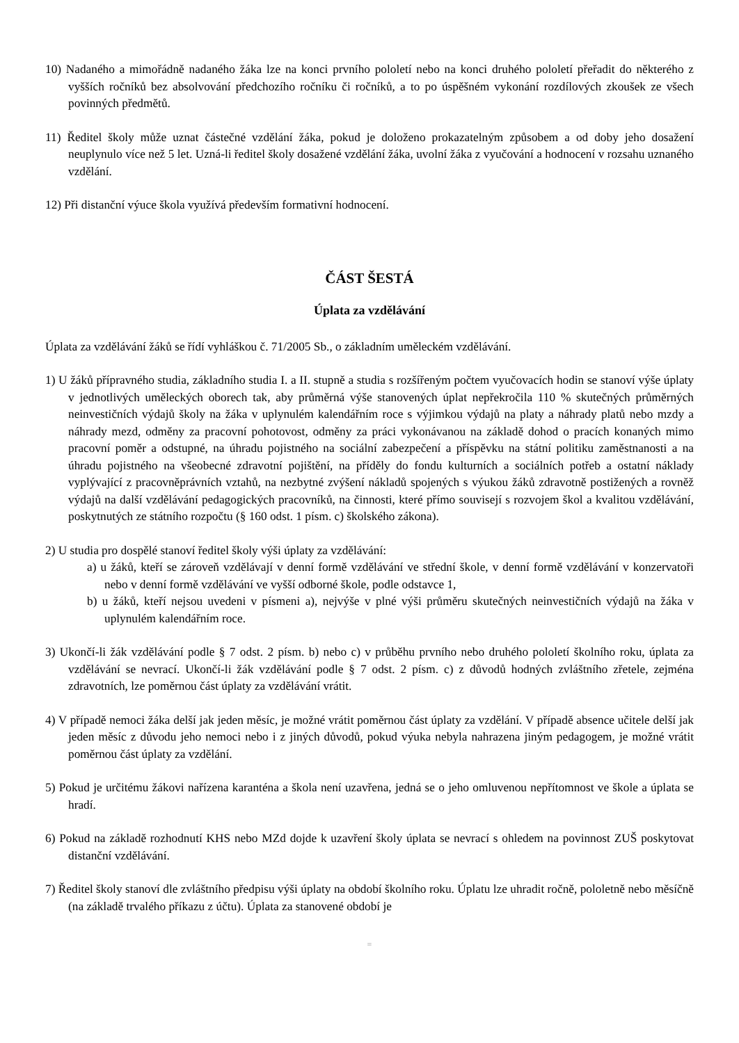10) Nadaného a mimořádně nadaného žáka lze na konci prvního pololetí nebo na konci druhého pololetí přeřadit do některého z vyšších ročníků bez absolvování předchozího ročníku či ročníků, a to po úspěšném vykonání rozdílových zkoušek ze všech povinných předmětů.
11) Ředitel školy může uznat částečné vzdělání žáka, pokud je doloženo prokazatelným způsobem a od doby jeho dosažení neuplynulo více než 5 let. Uzná-li ředitel školy dosažené vzdělání žáka, uvolní žáka z vyučování a hodnocení v rozsahu uznaného vzdělání.
12) Při distanční výuce škola využívá především formativní hodnocení.
ČÁST ŠESTÁ
Úplata za vzdělávání
Úplata za vzdělávání žáků se řídí vyhláškou č. 71/2005 Sb., o základním uměleckém vzdělávání.
1) U žáků přípravného studia, základního studia I. a II. stupně a studia s rozšířeným počtem vyučovacích hodin se stanoví výše úplaty v jednotlivých uměleckých oborech tak, aby průměrná výše stanovených úplat nepřekročila 110 % skutečných průměrných neinvestičních výdajů školy na žáka v uplynulém kalendářním roce s výjimkou výdajů na platy a náhrady platů nebo mzdy a náhrady mezd, odměny za pracovní pohotovost, odměny za práci vykonávanou na základě dohod o pracích konaných mimo pracovní poměr a odstupné, na úhradu pojistného na sociální zabezpečení a příspěvku na státní politiku zaměstnanosti a na úhradu pojistného na všeobecné zdravotní pojištění, na příděly do fondu kulturních a sociálních potřeb a ostatní náklady vyplývající z pracovněprávních vztahů, na nezbytné zvýšení nákladů spojených s výukou žáků zdravotně postižených a rovněž výdajů na další vzdělávání pedagogických pracovníků, na činnosti, které přímo souvisejí s rozvojem škol a kvalitou vzdělávání, poskytnutých ze státního rozpočtu (§ 160 odst. 1 písm. c) školského zákona).
2) U studia pro dospělé stanoví ředitel školy výši úplaty za vzdělávání:
a) u žáků, kteří se zároveň vzdělávají v denní formě vzdělávání ve střední škole, v denní formě vzdělávání v konzervatoři nebo v denní formě vzdělávání ve vyšší odborné škole, podle odstavce 1,
b) u žáků, kteří nejsou uvedeni v písmeni a), nejvýše v plné výši průměru skutečných neinvestičních výdajů na žáka v uplynulém kalendářním roce.
3) Ukončí-li žák vzdělávání podle § 7 odst. 2 písm. b) nebo c) v průběhu prvního nebo druhého pololetí školního roku, úplata za vzdělávání se nevrací. Ukončí-li žák vzdělávání podle § 7 odst. 2 písm. c) z důvodů hodných zvláštního zřetele, zejména zdravotních, lze poměrnou část úplaty za vzdělávání vrátit.
4) V případě nemoci žáka delší jak jeden měsíc, je možné vrátit poměrnou část úplaty za vzdělání. V případě absence učitele delší jak jeden měsíc z důvodu jeho nemoci nebo i z jiných důvodů, pokud výuka nebyla nahrazena jiným pedagogem, je možné vrátit poměrnou část úplaty za vzdělání.
5) Pokud je určitému žákovi nařízena karanténa a škola není uzavřena, jedná se o jeho omluvenou nepřítomnost ve škole a úplata se hradí.
6) Pokud na základě rozhodnutí KHS nebo MZd dojde k uzavření školy úplata se nevrací s ohledem na povinnost ZUŠ poskytovat distanční vzdělávání.
7) Ředitel školy stanoví dle zvláštního předpisu výši úplaty na období školního roku. Úplatu lze uhradit ročně, pololetně nebo měsíčně (na základě trvalého příkazu z účtu). Úplata za stanovené období je
≡